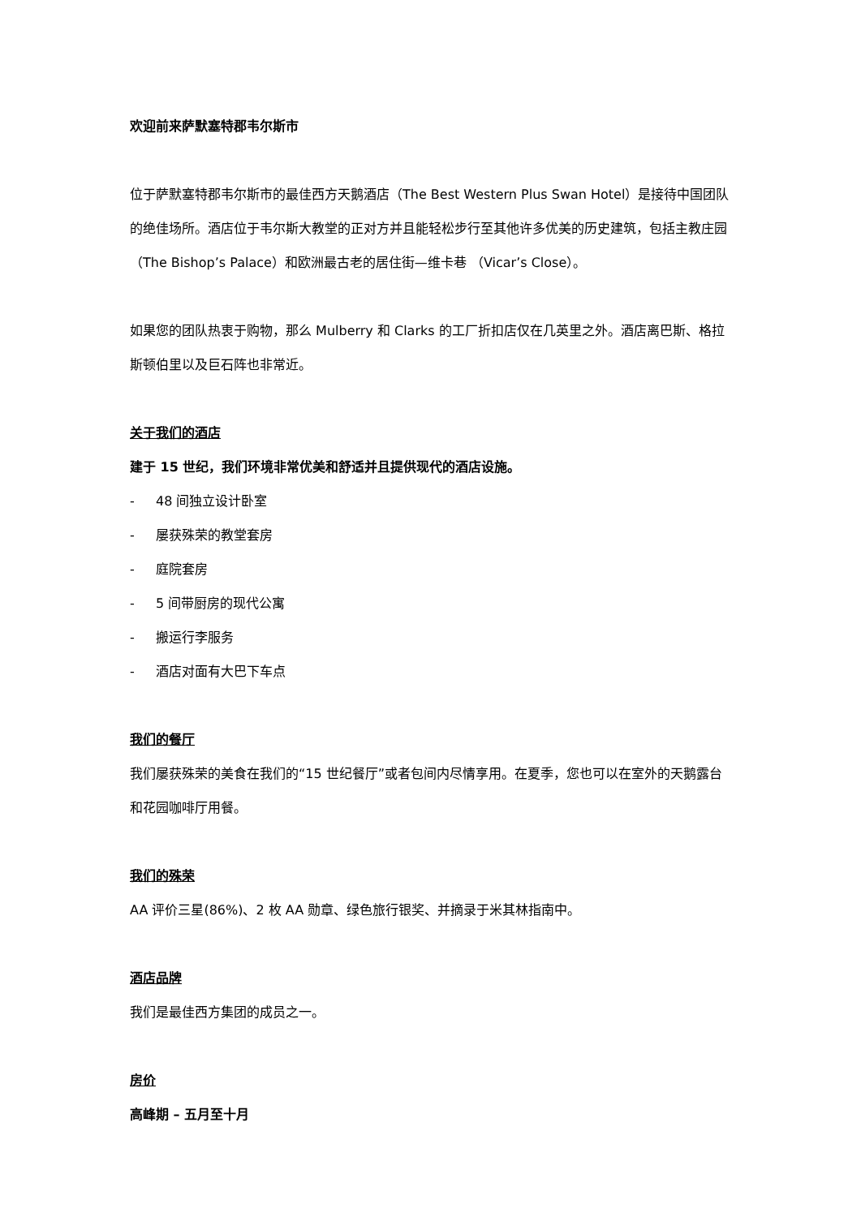欢迎前来萨默塞特郡韦尔斯市
位于萨默塞特郡韦尔斯市的最佳西方天鹅酒店（The Best Western Plus Swan Hotel）是接待中国团队的绝佳场所。酒店位于韦尔斯大教堂的正对方并且能轻松步行至其他许多优美的历史建筑，包括主教庄园（The Bishop’s Palace）和欧洲最古老的居住街—维卡巷 （Vicar’s Close）。
如果您的团队热衷于购物，那么 Mulberry 和 Clarks 的工厂折扣店仅在几英里之外。酒店离巴斯、格拉斯顿伯里以及巨石阵也非常近。
关于我们的酒店
建于 15 世纪，我们环境非常优美和舒适并且提供现代的酒店设施。
- 48 间独立设计卧室
- 屡获殊荣的教堂套房
- 庭院套房
- 5 间带厨房的现代公寓
- 搬运行李服务
- 酒店对面有大巴下车点
我们的餐厅
我们屡获殊荣的美食在我们的“15 世纪餐厅”或者包间内尽情享用。在夏季，您也可以在室外的天鹅露台和花园咖啡厅用餐。
我们的殊荣
AA 评价三星(86%)、2 枚 AA 勋章、绿色旅行银奖、并摘录于米其林指南中。
酒店品牌
我们是最佳西方集团的成员之一。
房价
高峰期 – 五月至十月